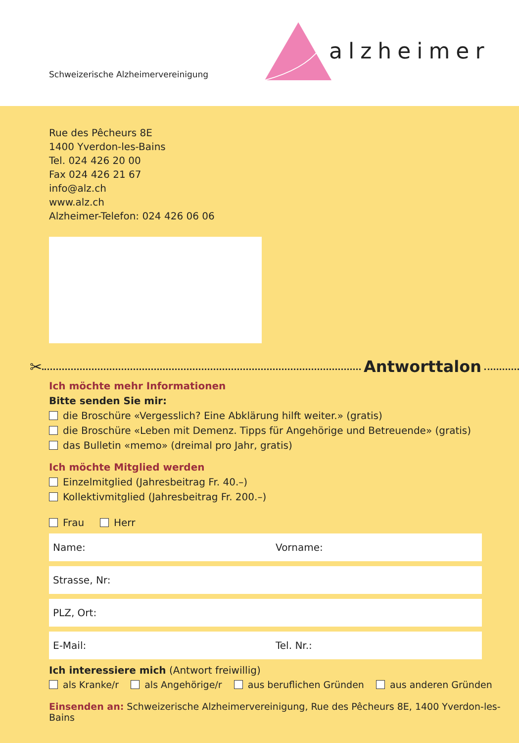Schweizerische Alzheimervereinigung
alzheimer
Rue des Pêcheurs 8E
1400 Yverdon-les-Bains
Tel. 024 426 20 00
Fax 024 426 21 67
info@alz.ch
www.alz.ch
Alzheimer-Telefon: 024 426 06 06
✂ Antworttalon
Ich möchte mehr Informationen
Bitte senden Sie mir:
die Broschüre «Vergesslich? Eine Abklärung hilft weiter.» (gratis)
die Broschüre «Leben mit Demenz. Tipps für Angehörige und Betreuende» (gratis)
das Bulletin «memo» (dreimal pro Jahr, gratis)
Ich möchte Mitglied werden
Einzelmitglied (Jahresbeitrag Fr. 40.–)
Kollektivmitglied (Jahresbeitrag Fr. 200.–)
Frau Herr
Name: Vorname:
Strasse, Nr:
PLZ, Ort:
E-Mail: Tel. Nr.:
Ich interessiere mich (Antwort freiwillig)
als Kranke/r als Angehörige/r aus beruflichen Gründen aus anderen Gründen
Einsenden an: Schweizerische Alzheimervereinigung, Rue des Pêcheurs 8E, 1400 Yverdon-les-Bains